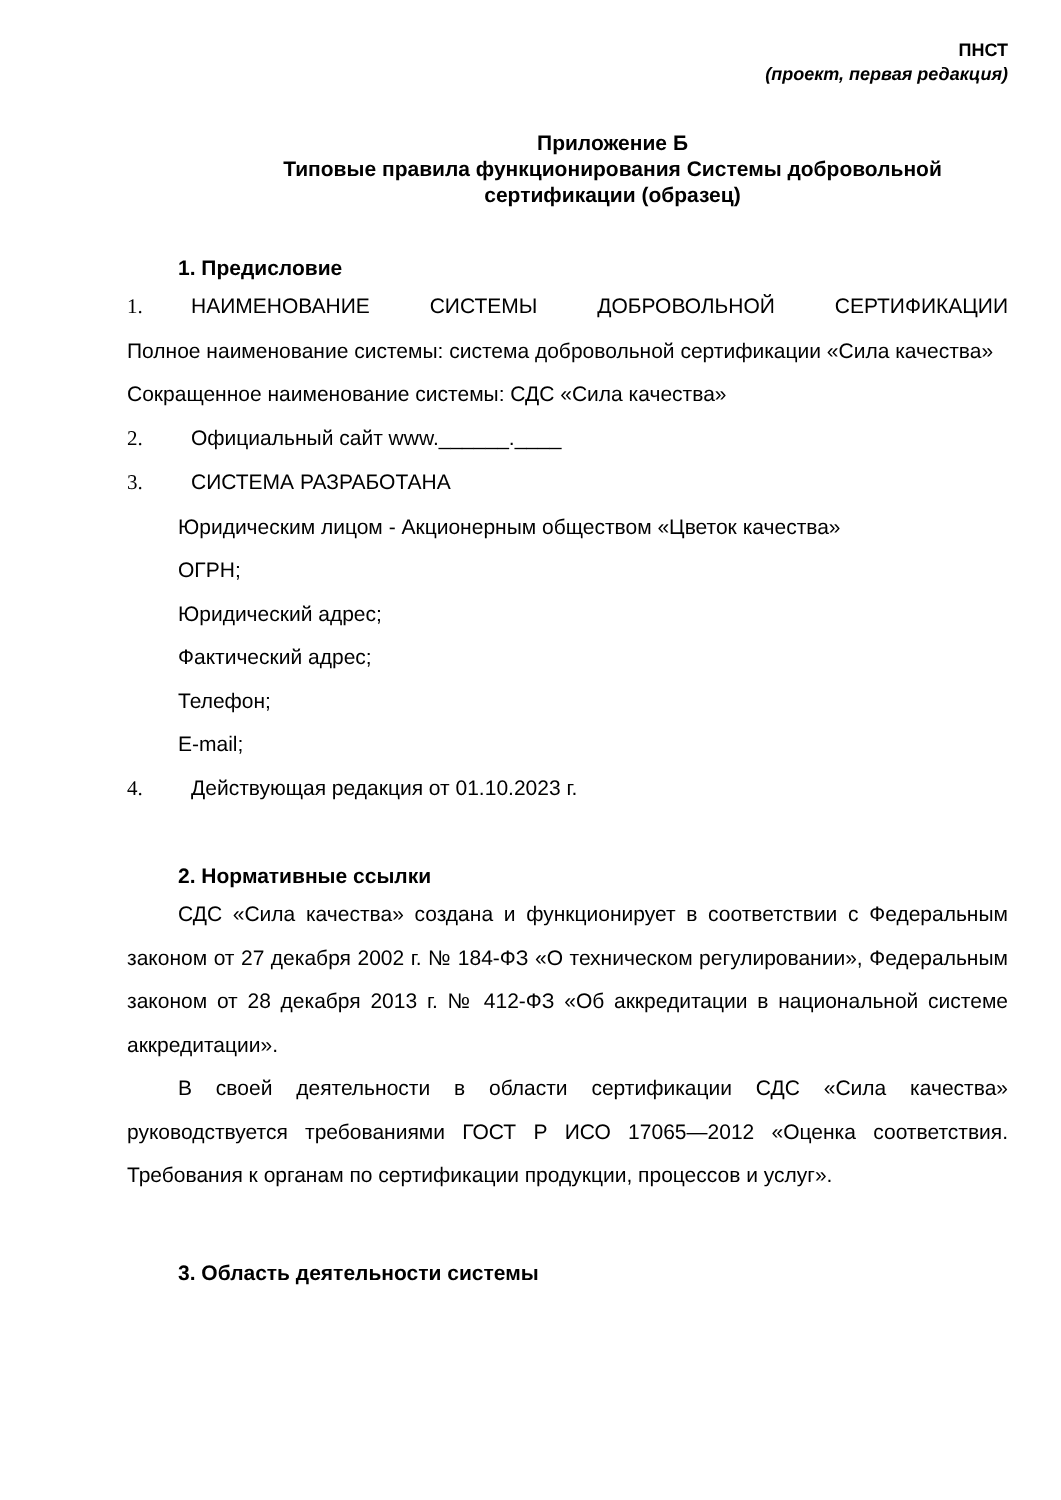ПНСТ
(проект, первая редакция)
Приложение Б
Типовые правила функционирования Системы добровольной сертификации (образец)
1. Предисловие
1. НАИМЕНОВАНИЕ СИСТЕМЫ ДОБРОВОЛЬНОЙ СЕРТИФИКАЦИИ
Полное наименование системы: система добровольной сертификации «Сила качества»
Сокращенное наименование системы: СДС «Сила качества»
2. Официальный сайт www.______.____
3. СИСТЕМА РАЗРАБОТАНА
Юридическим лицом - Акционерным обществом «Цветок качества»
ОГРН;
Юридический адрес;
Фактический адрес;
Телефон;
E-mail;
4. Действующая редакция от 01.10.2023 г.
2. Нормативные ссылки
СДС «Сила качества» создана и функционирует в соответствии с Федеральным законом от 27 декабря 2002 г. № 184-ФЗ «О техническом регулировании», Федеральным законом от 28 декабря 2013 г. № 412-ФЗ «Об аккредитации в национальной системе аккредитации».
В своей деятельности в области сертификации СДС «Сила качества» руководствуется требованиями ГОСТ Р ИСО 17065—2012 «Оценка соответствия. Требования к органам по сертификации продукции, процессов и услуг».
3. Область деятельности системы